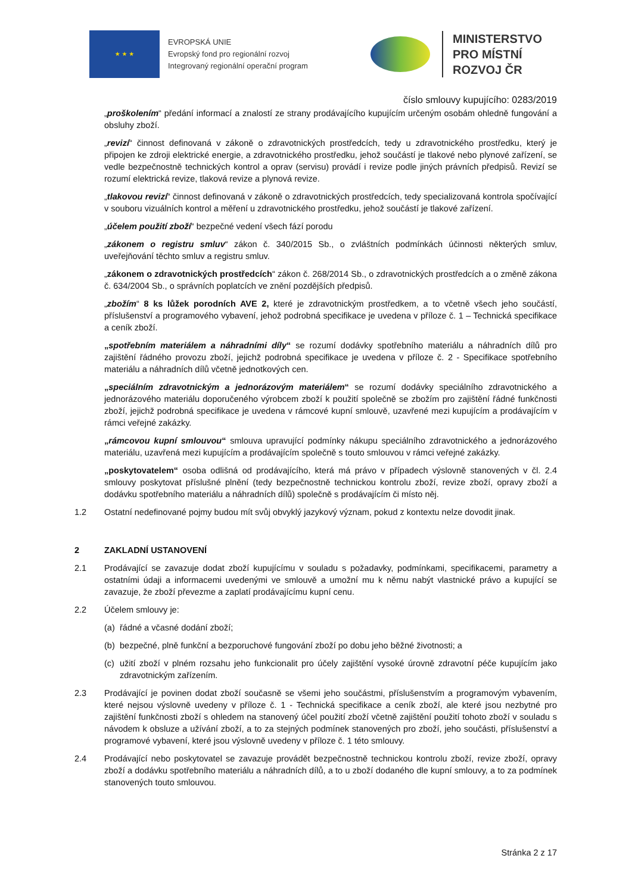★ ★ ★
EVROPSKÁ UNIE
Evropský fond pro regionální rozvoj
Integrovaný regionální operační program
MINISTERSTVO
PRO MÍSTNÍ
ROZVOJ ČR
číslo smlouvy kupujícího: 0283/2019
„proškolením“ předání informací a znalostí ze strany prodávajícího kupujícím určeným osobám ohledně fungování a obsluhy zboží.
„revizí“ činnost definovaná v zákoně o zdravotnických prostředcích, tedy u zdravotnického prostředku, který je připojen ke zdroji elektrické energie, a zdravotnického prostředku, jehož součástí je tlakové nebo plynové zařízení, se vedle bezpečnostně technických kontrol a oprav (servisu) provádí i revize podle jiných právních předpisů. Revizí se rozumí elektrická revize, tlaková revize a plynová revize.
„tlakovou revizí“ činnost definovaná v zákoně o zdravotnických prostředcích, tedy specializovaná kontrola spočívající v souboru vizuálních kontrol a měření u zdravotnického prostředku, jehož součástí je tlakové zařízení.
„účelem použití zboží“ bezpečné vedení všech fází porodu
„zákonem o registru smluv“ zákon č. 340/2015 Sb., o zvláštních podmínkách účinnosti některých smluv, uveřejňování těchto smluv a registru smluv.
„zákonem o zdravotnických prostředcích“ zákon č. 268/2014 Sb., o zdravotnických prostředcích a o změně zákona č. 634/2004 Sb., o správních poplatcích ve znění pozdějších předpisů.
„zbožím“ 8 ks lůžek porodních AVE 2, které je zdravotnickým prostředkem, a to včetně všech jeho součástí, příslušenství a programového vybavení, jehož podrobná specifikace je uvedena v příloze č. 1 – Technická specifikace a ceník zboží.
„spotřebním materiálem a náhradními díly“ se rozumí dodávky spotřebního materiálu a náhradních dílů pro zajištění řádného provozu zboží, jejichž podrobná specifikace je uvedena v příloze č. 2 - Specifikace spotřebního materiálu a náhradních dílů včetně jednotkových cen.
„speciálním zdravotnickým a jednorázovým materiálem“ se rozumí dodávky speciálního zdravotnického a jednorázového materiálu doporučeného výrobcem zboží k použití společně se zbožím pro zajištění řádné funkčnosti zboží, jejichž podrobná specifikace je uvedena v rámcové kupní smlouvě, uzavřené mezi kupujícím a prodávajícím v rámci veřejné zakázky.
„rámcovou kupní smlouvou“ smlouva upravující podmínky nákupu speciálního zdravotnického a jednorázového materiálu, uzavřená mezi kupujícím a prodávajícím společně s touto smlouvou v rámci veřejné zakázky.
„poskytovatelem“ osoba odlišná od prodávajícího, která má právo v případech výslovně stanovených v čl. 2.4 smlouvy poskytovat příslušné plnění (tedy bezpečnostně technickou kontrolu zboží, revize zboží, opravy zboží a dodávku spotřebního materiálu a náhradních dílů) společně s prodávajícím či místo něj.
1.2 Ostatní nedefinované pojmy budou mít svůj obvyklý jazykový význam, pokud z kontextu nelze dovodit jinak.
2 ZAKLADNÍ USTANOVENÍ
2.1 Prodávající se zavazuje dodat zboží kupujícímu v souladu s požadavky, podmínkami, specifikacemi, parametry a ostatními údaji a informacemi uvedenými ve smlouvě a umožní mu k němu nabýt vlastnické právo a kupující se zavazuje, že zboží převezme a zaplatí prodávajícímu kupní cenu.
2.2 Účelem smlouvy je:
(a) řádné a včasné dodání zboží;
(b) bezpečné, plně funkční a bezporuchové fungování zboží po dobu jeho běžné životnosti; a
(c) užití zboží v plném rozsahu jeho funkcionalit pro účely zajištění vysoké úrovně zdravotní péče kupujícím jako zdravotnickým zařízením.
2.3 Prodávající je povinen dodat zboží současně se všemi jeho součástmi, příslušenstvím a programovým vybavením, které nejsou výslovně uvedeny v příloze č. 1 - Technická specifikace a ceník zboží, ale které jsou nezbytné pro zajištění funkčnosti zboží s ohledem na stanovený účel použití zboží včetně zajištění použití tohoto zboží v souladu s návodem k obsluze a užívání zboží, a to za stejných podmínek stanovených pro zboží, jeho součásti, příslušenství a programové vybavení, které jsou výslovně uvedeny v příloze č. 1 této smlouvy.
2.4 Prodávající nebo poskytovatel se zavazuje provádět bezpečnostně technickou kontrolu zboží, revize zboží, opravy zboží a dodávku spotřebního materiálu a náhradních dílů, a to u zboží dodaného dle kupní smlouvy, a to za podmínek stanovených touto smlouvou.
Stránka 2 z 17